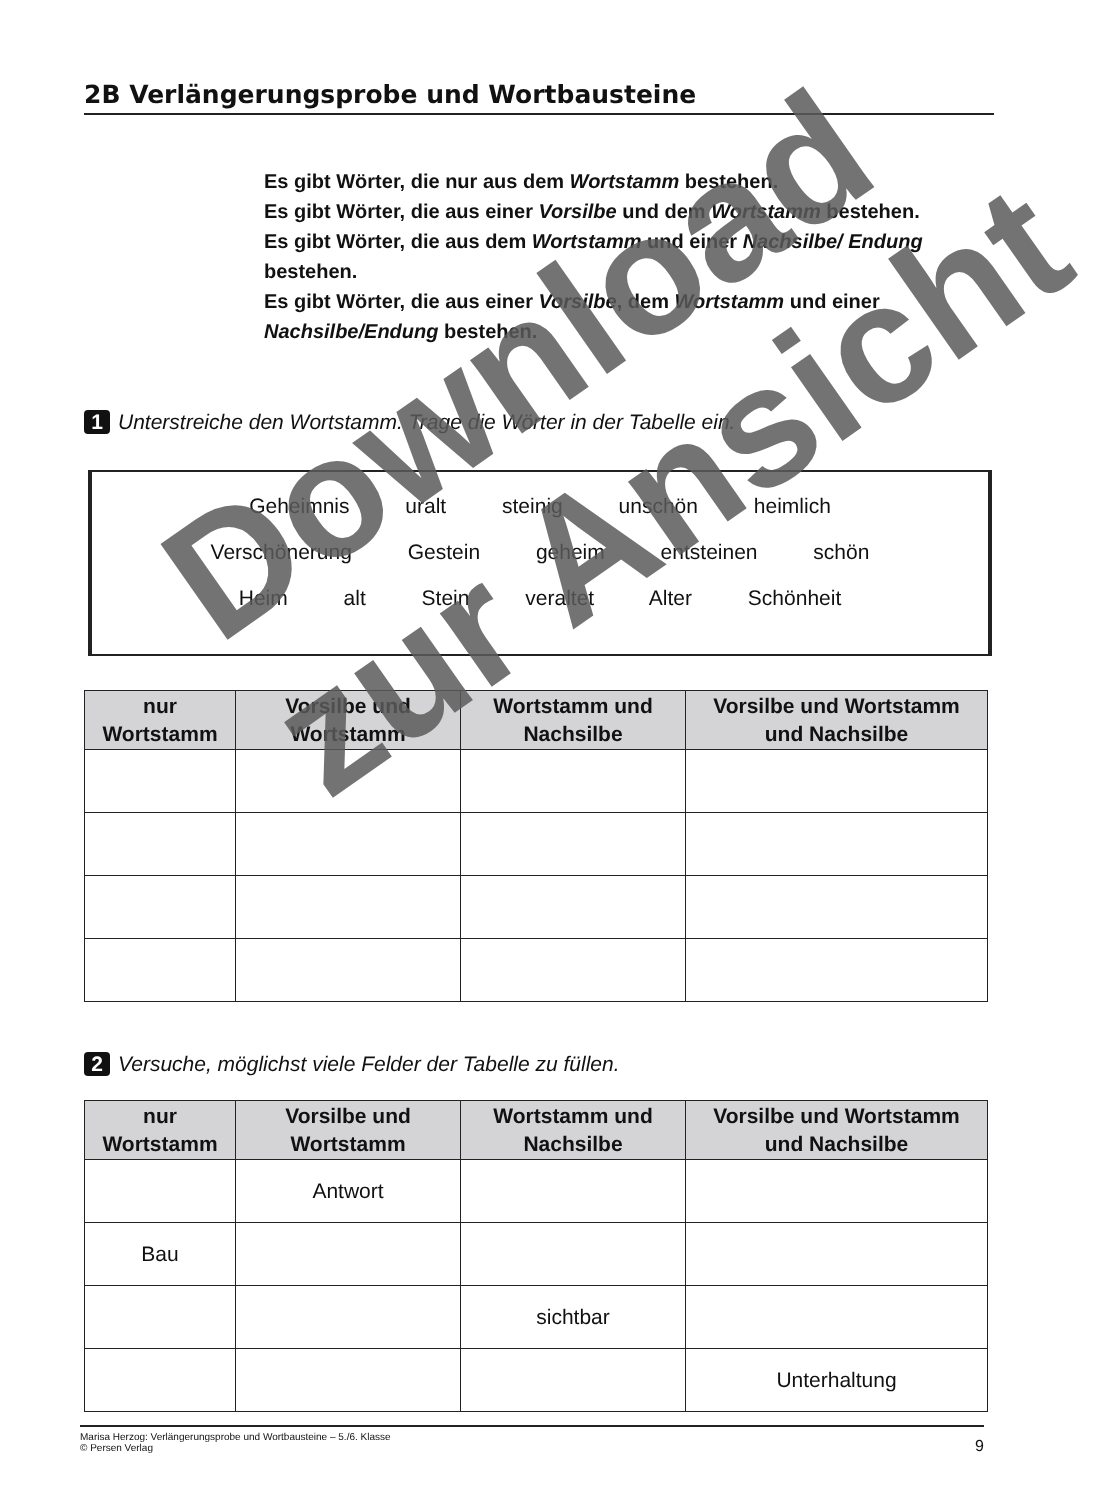2B Verlängerungsprobe und Wortbausteine
Es gibt Wörter, die nur aus dem Wortstamm bestehen.
Es gibt Wörter, die aus einer Vorsilbe und dem Wortstamm bestehen.
Es gibt Wörter, die aus dem Wortstamm und einer Nachsilbe/ Endung bestehen.
Es gibt Wörter, die aus einer Vorsilbe, dem Wortstamm und einer Nachsilbe/Endung bestehen.
1 Unterstreiche den Wortstamm. Trage die Wörter in der Tabelle ein.
Geheimnis uralt steinig unschön heimlich
Verschönerung Gestein geheim entsteinen schön
Heim alt Stein veraltet Alter Schönheit
| nur Wortstamm | Vorsilbe und Wortstamm | Wortstamm und Nachsilbe | Vorsilbe und Wortstamm und Nachsilbe |
| --- | --- | --- | --- |
2 Versuche, möglichst viele Felder der Tabelle zu füllen.
| nur Wortstamm | Vorsilbe und Wortstamm | Wortstamm und Nachsilbe | Vorsilbe und Wortstamm und Nachsilbe |
| --- | --- | --- | --- |
| | Antwort | | |
| Bau | | | |
| | | sichtbar | |
| | | | Unterhaltung |
Marisa Herzog: Verlängerungsprobe und Wortbausteine – 5./6. Klasse
© Persen Verlag
9
Download
zur Ansicht